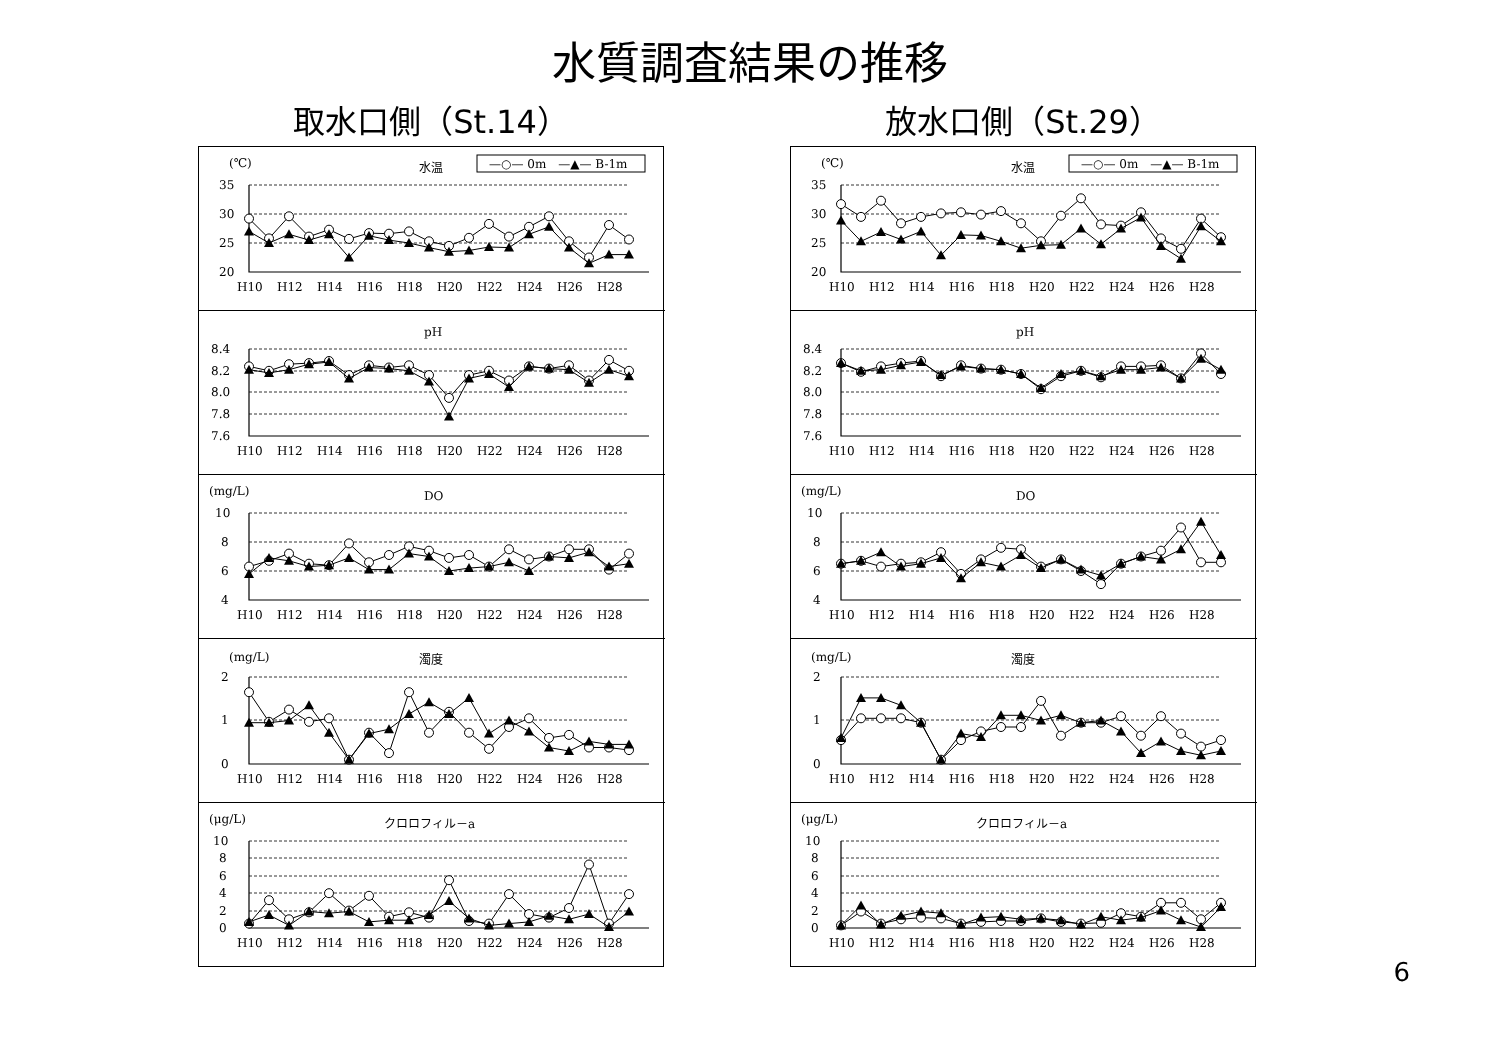水質調査結果の推移
取水口側（St.14）
(℃)
水温
—○— 0m　—▲— B-1m
35
30
25
20
H10
H12
H14
H16
H18
H20
H22
H24
H26
H28
pH
8.4
8.2
8.0
7.8
7.6
H10
H12
H14
H16
H18
H20
H22
H24
H26
H28
(mg/L)
DO
10
8
6
4
H10
H12
H14
H16
H18
H20
H22
H24
H26
H28
(mg/L)
濁度
2
1
0
H10
H12
H14
H16
H18
H20
H22
H24
H26
H28
(μg/L)
クロロフィル－a
10
8
6
4
2
0
H10
H12
H14
H16
H18
H20
H22
H24
H26
H28
放水口側（St.29）
(℃)
水温
—○— 0m　—▲— B-1m
35
30
25
20
H10
H12
H14
H16
H18
H20
H22
H24
H26
H28
pH
8.4
8.2
8.0
7.8
7.6
H10
H12
H14
H16
H18
H20
H22
H24
H26
H28
(mg/L)
DO
10
8
6
4
H10
H12
H14
H16
H18
H20
H22
H24
H26
H28
(mg/L)
濁度
2
1
0
H10
H12
H14
H16
H18
H20
H22
H24
H26
H28
(μg/L)
クロロフィル－a
10
8
6
4
2
0
H10
H12
H14
H16
H18
H20
H22
H24
H26
H28
6